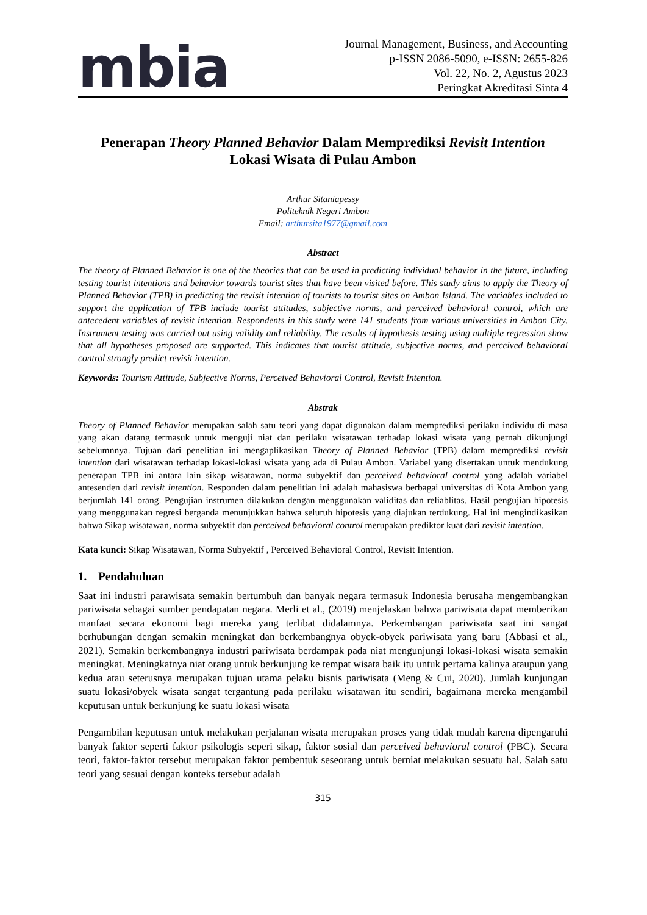mbia
Journal Management, Business, and Accounting
p-ISSN 2086-5090, e-ISSN: 2655-826
Vol. 22, No. 2, Agustus 2023
Peringkat Akreditasi Sinta 4
Penerapan Theory Planned Behavior Dalam Memprediksi Revisit Intention
Lokasi Wisata di Pulau Ambon
Arthur Sitaniapessy
Politeknik Negeri Ambon
Email: arthursita1977@gmail.com
Abstract
The theory of Planned Behavior is one of the theories that can be used in predicting individual behavior in the future, including testing tourist intentions and behavior towards tourist sites that have been visited before. This study aims to apply the Theory of Planned Behavior (TPB) in predicting the revisit intention of tourists to tourist sites on Ambon Island. The variables included to support the application of TPB include tourist attitudes, subjective norms, and perceived behavioral control, which are antecedent variables of revisit intention. Respondents in this study were 141 students from various universities in Ambon City. Instrument testing was carried out using validity and reliability. The results of hypothesis testing using multiple regression show that all hypotheses proposed are supported. This indicates that tourist attitude, subjective norms, and perceived behavioral control strongly predict revisit intention.
Keywords: Tourism Attitude, Subjective Norms, Perceived Behavioral Control, Revisit Intention.
Abstrak
Theory of Planned Behavior merupakan salah satu teori yang dapat digunakan dalam memprediksi perilaku individu di masa yang akan datang termasuk untuk menguji niat dan perilaku wisatawan terhadap lokasi wisata yang pernah dikunjungi sebelumnnya. Tujuan dari penelitian ini mengaplikasikan Theory of Planned Behavior (TPB) dalam memprediksi revisit intention dari wisatawan terhadap lokasi-lokasi wisata yang ada di Pulau Ambon. Variabel yang disertakan untuk mendukung penerapan TPB ini antara lain sikap wisatawan, norma subyektif dan perceived behavioral control yang adalah variabel antesenden dari revisit intention. Responden dalam penelitian ini adalah mahasiswa berbagai universitas di Kota Ambon yang berjumlah 141 orang. Pengujian instrumen dilakukan dengan menggunakan validitas dan reliablitas. Hasil pengujian hipotesis yang menggunakan regresi berganda menunjukkan bahwa seluruh hipotesis yang diajukan terdukung. Hal ini mengindikasikan bahwa Sikap wisatawan, norma subyektif dan perceived behavioral control merupakan prediktor kuat dari revisit intention.
Kata kunci: Sikap Wisatawan, Norma Subyektif , Perceived Behavioral Control, Revisit Intention.
1. Pendahuluan
Saat ini industri parawisata semakin bertumbuh dan banyak negara termasuk Indonesia berusaha mengembangkan pariwisata sebagai sumber pendapatan negara. Merli et al., (2019) menjelaskan bahwa pariwisata dapat memberikan manfaat secara ekonomi bagi mereka yang terlibat didalamnya. Perkembangan pariwisata saat ini sangat berhubungan dengan semakin meningkat dan berkembangnya obyek-obyek pariwisata yang baru (Abbasi et al., 2021). Semakin berkembangnya industri pariwisata berdampak pada niat mengunjungi lokasi-lokasi wisata semakin meningkat. Meningkatnya niat orang untuk berkunjung ke tempat wisata baik itu untuk pertama kalinya ataupun yang kedua atau seterusnya merupakan tujuan utama pelaku bisnis pariwisata (Meng & Cui, 2020). Jumlah kunjungan suatu lokasi/obyek wisata sangat tergantung pada perilaku wisatawan itu sendiri, bagaimana mereka mengambil keputusan untuk berkunjung ke suatu lokasi wisata
Pengambilan keputusan untuk melakukan perjalanan wisata merupakan proses yang tidak mudah karena dipengaruhi banyak faktor seperti faktor psikologis seperi sikap, faktor sosial dan perceived behavioral control (PBC). Secara teori, faktor-faktor tersebut merupakan faktor pembentuk seseorang untuk berniat melakukan sesuatu hal. Salah satu teori yang sesuai dengan konteks tersebut adalah
315